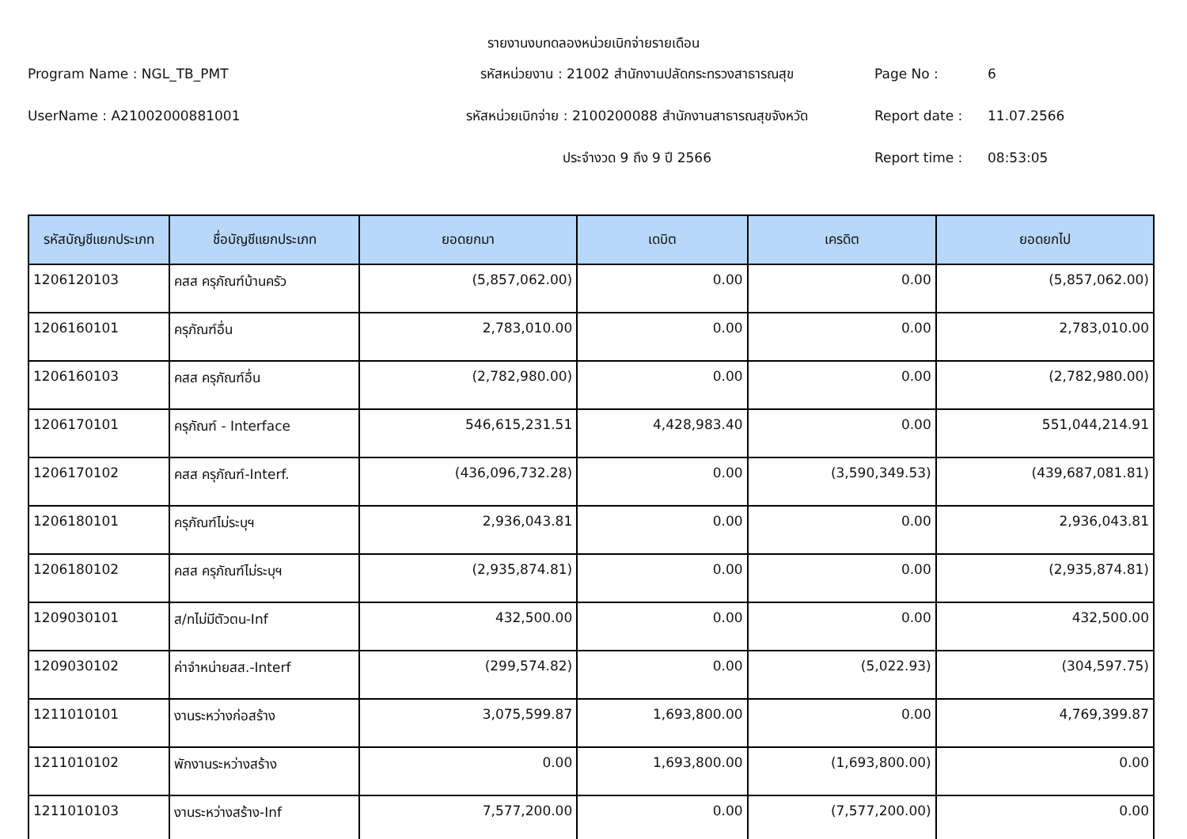รายงานงบทดลองหน่วยเบิกจ่ายรายเดือน
Program Name : NGL_TB_PMT
รหัสหน่วยงาน : 21002 สำนักงานปลัดกระทรวงสาธารณสุข
Page No :
6
UserName : A21002000881001
รหัสหน่วยเบิกจ่าย : 2100200088 สำนักงานสาธารณสุขจังหวัด
Report date :
11.07.2566
ประจำงวด 9 ถึง 9 ปี 2566
Report time :
08:53:05
| รหัสบัญชีแยกประเภท | ชื่อบัญชีแยกประเภท | ยอดยกมา | เดบิต | เครดิต | ยอดยกไป |
| --- | --- | --- | --- | --- | --- |
| 1206120103 | คสส ครุภัณฑ์บ้านครัว | (5,857,062.00) | 0.00 | 0.00 | (5,857,062.00) |
| 1206160101 | ครุภัณฑ์อื่น | 2,783,010.00 | 0.00 | 0.00 | 2,783,010.00 |
| 1206160103 | คสส ครุภัณฑ์อื่น | (2,782,980.00) | 0.00 | 0.00 | (2,782,980.00) |
| 1206170101 | ครุภัณฑ์ - Interface | 546,615,231.51 | 4,428,983.40 | 0.00 | 551,044,214.91 |
| 1206170102 | คสส ครุภัณฑ์-Interf. | (436,096,732.28) | 0.00 | (3,590,349.53) | (439,687,081.81) |
| 1206180101 | ครุภัณฑ์ไม่ระบุฯ | 2,936,043.81 | 0.00 | 0.00 | 2,936,043.81 |
| 1206180102 | คสส ครุภัณฑ์ไม่ระบุฯ | (2,935,874.81) | 0.00 | 0.00 | (2,935,874.81) |
| 1209030101 | ส/ทไม่มีตัวตน-Inf | 432,500.00 | 0.00 | 0.00 | 432,500.00 |
| 1209030102 | ค่าจำหน่ายสส.-Interf | (299,574.82) | 0.00 | (5,022.93) | (304,597.75) |
| 1211010101 | งานระหว่างก่อสร้าง | 3,075,599.87 | 1,693,800.00 | 0.00 | 4,769,399.87 |
| 1211010102 | พักงานระหว่างสร้าง | 0.00 | 1,693,800.00 | (1,693,800.00) | 0.00 |
| 1211010103 | งานระหว่างสร้าง-Inf | 7,577,200.00 | 0.00 | (7,577,200.00) | 0.00 |